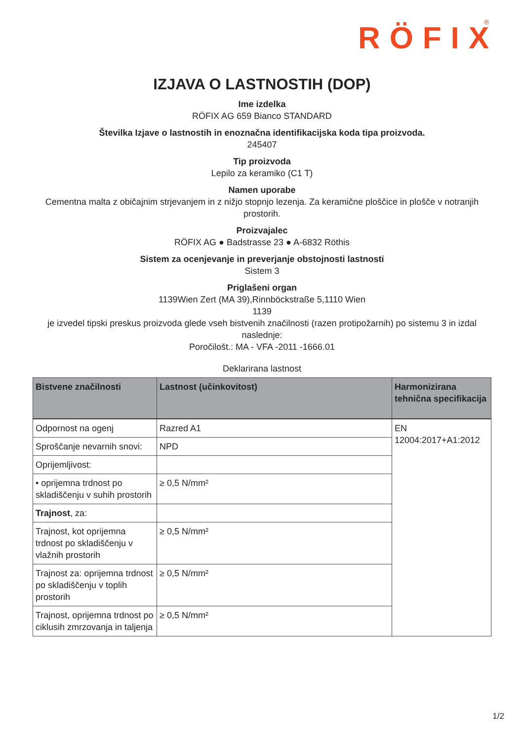RÖFIX
®
IZJAVA O LASTNOSTIH (DOP)
Ime izdelka
RÖFIX AG 659 Bianco STANDARD
Številka Izjave o lastnostih in enoznačna identifikacijska koda tipa proizvoda.
245407
Tip proizvoda
Lepilo za keramiko (C1 T)
Namen uporabe
Cementna malta z običajnim strjevanjem in z nižjo stopnjo lezenja. Za keramične ploščice in plošče v notranjih prostorih.
Proizvajalec
RÖFIX AG ● Badstrasse 23 ● A-6832 Röthis
Sistem za ocenjevanje in preverjanje obstojnosti lastnosti
Sistem 3
Priglašeni organ
1139Wien Zert (MA 39),Rinnböckstraße 5,1110 Wien
1139
je izvedel tipski preskus proizvoda glede vseh bistvenih značilnosti (razen protipožarnih) po sistemu 3 in izdal naslednje:
Poročilošt.: MA - VFA -2011 -1666.01
Deklarirana lastnost
| Bistvene značilnosti | Lastnost (učinkovitost) | Harmonizirana tehnična specifikacija |
| --- | --- | --- |
| Odpornost na ogenj | Razred A1 | EN 12004:2017+A1:2012 |
| Sproščanje nevarnih snovi: | NPD | |
| Oprijemljivost: | | |
| • oprijemna trdnost po skladiščenju v suhih prostorih | ≥ 0,5 N/mm² | |
| Trajnost , za: | | |
| Trajnost, kot oprijemna trdnost po skladiščenju v vlažnih prostorih | ≥ 0,5 N/mm² | |
| Trajnost za: oprijemna trdnost po skladiščenju v toplih prostorih | ≥ 0,5 N/mm² | |
| Trajnost, oprijemna trdnost po ciklusih zmrzovanja in taljenja | ≥ 0,5 N/mm² | |
1/2